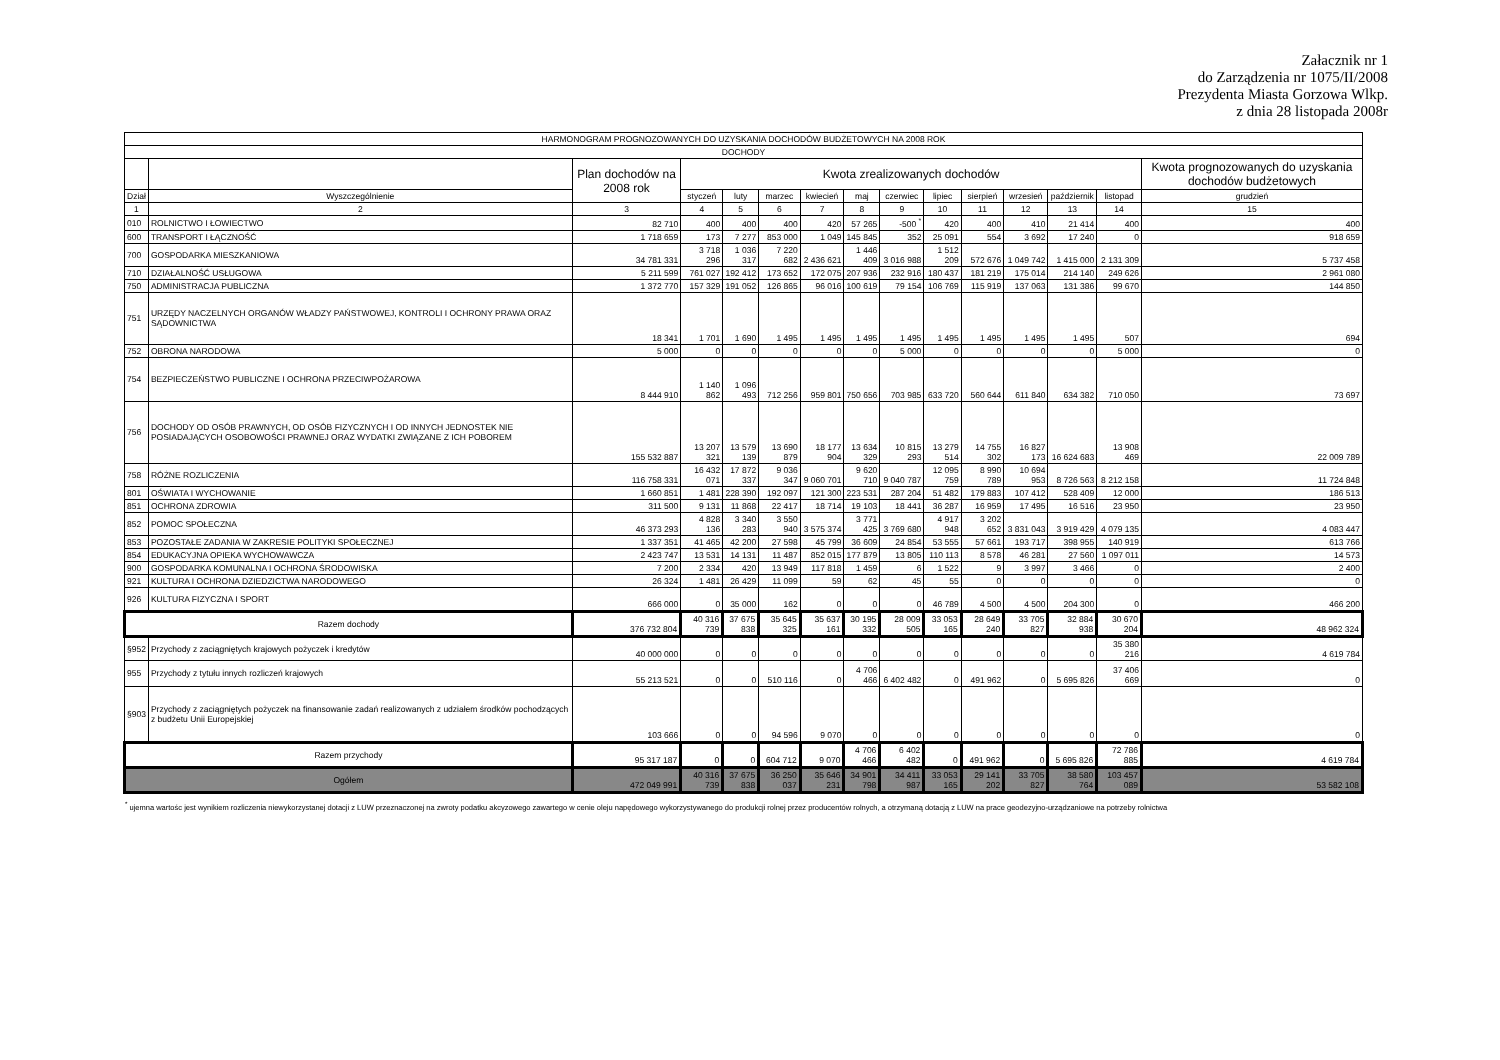Załacznik nr 1
do Zarządzenia nr 1075/II/2008
Prezydenta Miasta Gorzowa Wlkp.
z dnia 28 listopada 2008r
| HARMONOGRAM PROGNOZOWANYCH DO UZYSKANIA DOCHODÓW BUDŻETOWYCH NA 2008 ROK | | | | | | | | | | | | | | |
| --- | --- | --- | --- | --- | --- | --- | --- | --- | --- | --- | --- | --- | --- | --- |
| DOCHODY | | | | | | | | | | | | | | |
| | | Plan dochodów na 2008 rok | Kwota zrealizowanych dochodów | | | | | | | | | | | Kwota prognozowanych do uzyskania dochodów budżetowych |
| Dział | Wyszczególnienie | | styczeń | luty | marzec | kwiecień | maj | czerwiec | lipiec | sierpień | wrzesień | październik | listopad | grudzień |
| 1 | 2 | 3 | 4 | 5 | 6 | 7 | 8 | 9 | 10 | 11 | 12 | 13 | 14 | 15 |
| 010 | ROLNICTWO I ŁOWIECTWO | 82 710 | 400 | 400 | 400 | 420 | 57 265 | -500 <sup>*</sup> | 420 | 400 | 410 | 21 414 | 400 | 400 |
| 600 | TRANSPORT I ŁĄCZNOŚĆ | 1 718 659 | 173 | 7 277 | 853 000 | 1 049 | 145 845 | 352 | 25 091 | 554 | 3 692 | 17 240 | 0 | 918 659 |
| 700 | GOSPODARKA MIESZKANIOWA | 34 781 331 | 3 718 296 | 1 036 317 | 7 220 682 | 2 436 621 | 1 446 409 | 3 016 988 | 1 512 209 | 572 676 | 1 049 742 | 1 415 000 | 2 131 309 | 5 737 458 |
| 710 | DZIAŁALNOŚĆ USŁUGOWA | 5 211 599 | 761 027 | 192 412 | 173 652 | 172 075 | 207 936 | 232 916 | 180 437 | 181 219 | 175 014 | 214 140 | 249 626 | 2 961 080 |
| 750 | ADMINISTRACJA PUBLICZNA | 1 372 770 | 157 329 | 191 052 | 126 865 | 96 016 | 100 619 | 79 154 | 106 769 | 115 919 | 137 063 | 131 386 | 99 670 | 144 850 |
| 751 | URZĘDY NACZELNYCH ORGANÓW WŁADZY PAŃSTWOWEJ, KONTROLI I OCHRONY PRAWA ORAZ SĄDOWNICTWA | 18 341 | 1 701 | 1 690 | 1 495 | 1 495 | 1 495 | 1 495 | 1 495 | 1 495 | 1 495 | 1 495 | 507 | 694 |
| 752 | OBRONA NARODOWA | 5 000 | 0 | 0 | 0 | 0 | 0 | 5 000 | 0 | 0 | 0 | 0 | 5 000 | 0 |
| 754 | BEZPIECZEŃSTWO PUBLICZNE I OCHRONA PRZECIWPOŻAROWA | 8 444 910 | 1 140 862 | 1 096 493 | 712 256 | 959 801 | 750 656 | 703 985 | 633 720 | 560 644 | 611 840 | 634 382 | 710 050 | 73 697 |
| 756 | DOCHODY OD OSÓB PRAWNYCH, OD OSÓB FIZYCZNYCH I OD INNYCH JEDNOSTEK NIE POSIADAJĄCYCH OSOBOWOŚCI PRAWNEJ ORAZ WYDATKI ZWIĄZANE Z ICH POBOREM | 155 532 887 | 13 207 321 | 13 579 139 | 13 690 879 | 18 177 904 | 13 634 329 | 10 815 293 | 13 279 514 | 14 755 302 | 16 827 173 | 16 624 683 | 13 908 469 | 22 009 789 |
| 758 | RÓŻNE ROZLICZENIA | 116 758 331 | 16 432 071 | 17 872 337 | 9 036 347 | 9 060 701 | 9 620 710 | 9 040 787 | 12 095 759 | 8 990 789 | 10 694 953 | 8 726 563 | 8 212 158 | 11 724 848 |
| 801 | OŚWIATA I WYCHOWANIE | 1 660 851 | 1 481 | 228 390 | 192 097 | 121 300 | 223 531 | 287 204 | 51 482 | 179 883 | 107 412 | 528 409 | 12 000 | 186 513 |
| 851 | OCHRONA ZDROWIA | 311 500 | 9 131 | 11 868 | 22 417 | 18 714 | 19 103 | 18 441 | 36 287 | 16 959 | 17 495 | 16 516 | 23 950 | 23 950 |
| 852 | POMOC SPOŁECZNA | 46 373 293 | 4 828 136 | 3 340 283 | 3 550 940 | 3 575 374 | 3 771 425 | 3 769 680 | 4 917 948 | 3 202 652 | 3 831 043 | 3 919 429 | 4 079 135 | 4 083 447 |
| 853 | POZOSTAŁE ZADANIA W ZAKRESIE POLITYKI SPOŁECZNEJ | 1 337 351 | 41 465 | 42 200 | 27 598 | 45 799 | 36 609 | 24 854 | 53 555 | 57 661 | 193 717 | 398 955 | 140 919 | 613 766 |
| 854 | EDUKACYJNA OPIEKA WYCHOWAWCZA | 2 423 747 | 13 531 | 14 131 | 11 487 | 852 015 | 177 879 | 13 805 | 110 113 | 8 578 | 46 281 | 27 560 | 1 097 011 | 14 573 |
| 900 | GOSPODARKA KOMUNALNA I OCHRONA ŚRODOWISKA | 7 200 | 2 334 | 420 | 13 949 | 117 818 | 1 459 | 6 | 1 522 | 9 | 3 997 | 3 466 | 0 | 2 400 |
| 921 | KULTURA I OCHRONA DZIEDZICTWA NARODOWEGO | 26 324 | 1 481 | 26 429 | 11 099 | 59 | 62 | 45 | 55 | 0 | 0 | 0 | 0 | 0 |
| 926 | KULTURA FIZYCZNA I SPORT | 666 000 | 0 | 35 000 | 162 | 0 | 0 | 0 | 46 789 | 4 500 | 4 500 | 204 300 | 0 | 466 200 |
| Razem dochody | | 376 732 804 | 40 316 739 | 37 675 838 | 35 645 325 | 35 637 161 | 30 195 332 | 28 009 505 | 33 053 165 | 28 649 240 | 33 705 827 | 32 884 938 | 30 670 204 | 48 962 324 |
| §952 | Przychody z zaciągniętych krajowych pożyczek i kredytów | 40 000 000 | 0 | 0 | 0 | 0 | 0 | 0 | 0 | 0 | 0 | 0 | 35 380 216 | 4 619 784 |
| 955 | Przychody z tytułu innych rozliczeń krajowych | 55 213 521 | 0 | 0 | 510 116 | 0 | 4 706 466 | 6 402 482 | 0 | 491 962 | 0 | 5 695 826 | 37 406 669 | 0 |
| §903 | Przychody z zaciągniętych pożyczek na finansowanie zadań realizowanych z udziałem środków pochodzących z budżetu Unii Europejskiej | 103 666 | 0 | 0 | 94 596 | 9 070 | 0 | 0 | 0 | 0 | 0 | 0 | 0 | 0 |
| Razem przychody | | 95 317 187 | 0 | 0 | 604 712 | 9 070 | 4 706 466 | 6 402 482 | 0 | 491 962 | 0 | 5 695 826 | 72 786 885 | 4 619 784 |
| Ogółem | | 472 049 991 | 40 316 739 | 37 675 838 | 36 250 037 | 35 646 231 | 34 901 798 | 34 411 987 | 33 053 165 | 29 141 202 | 33 705 827 | 38 580 764 | 103 457 089 | 53 582 108 |
<sup>*</sup> ujemna wartośc jest wynikiem rozliczenia niewykorzystanej dotacji z LUW przeznaczonej na zwroty podatku akcyzowego zawartego w cenie oleju napędowego wykorzystywanego do produkcji rolnej przez producentów rolnych, a otrzymaną dotacją z LUW na prace geodezyjno-urządzaniowe na potrzeby rolnictwa